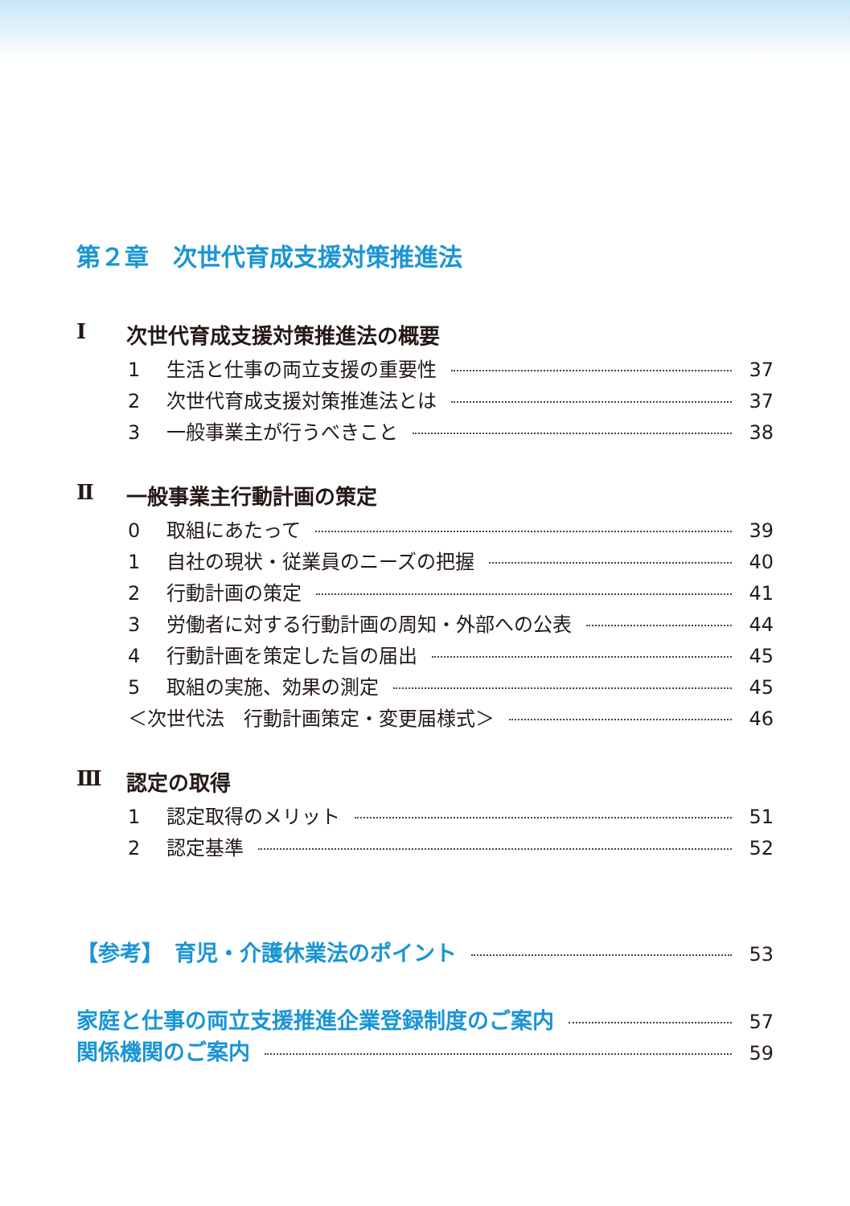第２章　次世代育成支援対策推進法
Ⅰ 次世代育成支援対策推進法の概要
1 生活と仕事の両立支援の重要性 37
2 次世代育成支援対策推進法とは 37
3 一般事業主が行うべきこと 38
Ⅱ 一般事業主行動計画の策定
0 取組にあたって 39
1 自社の現状・従業員のニーズの把握 40
2 行動計画の策定 41
3 労働者に対する行動計画の周知・外部への公表 44
4 行動計画を策定した旨の届出 45
5 取組の実施、効果の測定 45
＜次世代法　行動計画策定・変更届様式＞ 46
Ⅲ 認定の取得
1 認定取得のメリット 51
2 認定基準 52
【参考】　育児・介護休業法のポイント 53
家庭と仕事の両立支援推進企業登録制度のご案内 57
関係機関のご案内 59